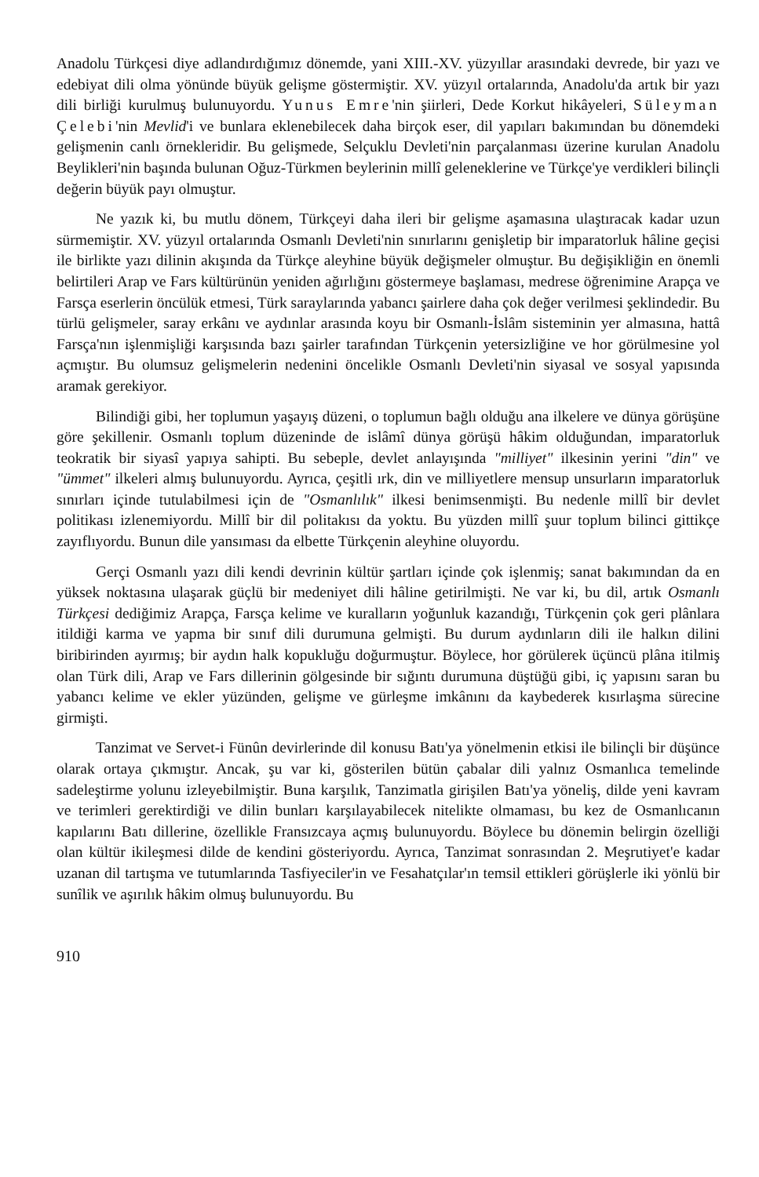Anadolu Türkçesi diye adlandırdığımız dönemde, yani XIII.-XV. yüzyıllar arasındaki devrede, bir yazı ve edebiyat dili olma yönünde büyük gelişme göstermiştir. XV. yüzyıl ortalarında, Anadolu'da artık bir yazı dili birliği kurulmuş bulunuyordu. Yunus Emre'nin şiirleri, Dede Korkut hikâyeleri, Süleyman Çelebi'nin Mevlid'i ve bunlara eklenebilecek daha birçok eser, dil yapıları bakımından bu dönemdeki gelişmenin canlı örnekleridir. Bu gelişmede, Selçuklu Devleti'nin parçalanması üzerine kurulan Anadolu Beylikleri'nin başında bulunan Oğuz-Türkmen beylerinin millî geleneklerine ve Türkçe'ye verdikleri bilinçli değerin büyük payı olmuştur.
Ne yazık ki, bu mutlu dönem, Türkçeyi daha ileri bir gelişme aşamasına ulaştıracak kadar uzun sürmemiştir. XV. yüzyıl ortalarında Osmanlı Devleti'nin sınırlarını genişletip bir imparatorluk hâline geçisi ile birlikte yazı dilinin akışında da Türkçe aleyhine büyük değişmeler olmuştur. Bu değişikliğin en önemli belirtileri Arap ve Fars kültürünün yeniden ağırlığını göstermeye başlaması, medrese öğrenimine Arapça ve Farsça eserlerin öncülük etmesi, Türk saraylarında yabancı şairlere daha çok değer verilmesi şeklindedir. Bu türlü gelişmeler, saray erkânı ve aydınlar arasında koyu bir Osmanlı-İslâm sisteminin yer almasına, hattâ Farsça'nın işlenmişliği karşısında bazı şairler tarafından Türkçenin yetersizliğine ve hor görülmesine yol açmıştır. Bu olumsuz gelişmelerin nedenini öncelikle Osmanlı Devleti'nin siyasal ve sosyal yapısında aramak gerekiyor.
Bilindiği gibi, her toplumun yaşayış düzeni, o toplumun bağlı olduğu ana ilkelere ve dünya görüşüne göre şekillenir. Osmanlı toplum düzeninde de islâmî dünya görüşü hâkim olduğundan, imparatorluk teokratik bir siyasî yapıya sahipti. Bu sebeple, devlet anlayışında "milliyet" ilkesinin yerini "din" ve "ümmet" ilkeleri almış bulunuyordu. Ayrıca, çeşitli ırk, din ve milliyetlere mensup unsurların imparatorluk sınırları içinde tutulabilmesi için de "Osmanlılık" ilkesi benimsenmişti. Bu nedenle millî bir devlet politikası izlenemiyordu. Millî bir dil politakısı da yoktu. Bu yüzden millî şuur toplum bilinci gittikçe zayıflıyordu. Bunun dile yansıması da elbette Türkçenin aleyhine oluyordu.
Gerçi Osmanlı yazı dili kendi devrinin kültür şartları içinde çok işlenmiş; sanat bakımından da en yüksek noktasına ulaşarak güçlü bir medeniyet dili hâline getirilmişti. Ne var ki, bu dil, artık Osmanlı Türkçesi dediğimiz Arapça, Farsça kelime ve kuralların yoğunluk kazandığı, Türkçenin çok geri plânlara itildiği karma ve yapma bir sınıf dili durumuna gelmişti. Bu durum aydınların dili ile halkın dilini biribirinden ayırmış; bir aydın halk kopukluğu doğurmuştur. Böylece, hor görülerek üçüncü plâna itilmiş olan Türk dili, Arap ve Fars dillerinin gölgesinde bir sığıntı durumuna düştüğü gibi, iç yapısını saran bu yabancı kelime ve ekler yüzünden, gelişme ve gürleşme imkânını da kaybederek kısırlaşma sürecine girmişti.
Tanzimat ve Servet-i Fünûn devirlerinde dil konusu Batı'ya yönelmenin etkisi ile bilinçli bir düşünce olarak ortaya çıkmıştır. Ancak, şu var ki, gösterilen bütün çabalar dili yalnız Osmanlıca temelinde sadeleştirme yolunu izleyebilmiştir. Buna karşılık, Tanzimatla girişilen Batı'ya yöneliş, dilde yeni kavram ve terimleri gerektirdiği ve dilin bunları karşılayabilecek nitelikte olmaması, bu kez de Osmanlıcanın kapılarını Batı dillerine, özellikle Fransızcaya açmış bulunuyordu. Böylece bu dönemin belirgin özelliği olan kültür ikileşmesi dilde de kendini gösteriyordu. Ayrıca, Tanzimat sonrasından 2. Meşrutiyet'e kadar uzanan dil tartışma ve tutumlarında Tasfiyeciler'in ve Fesahatçılar'ın temsil ettikleri görüşlerle iki yönlü bir sunîlik ve aşırılık hâkim olmuş bulunuyordu. Bu
910